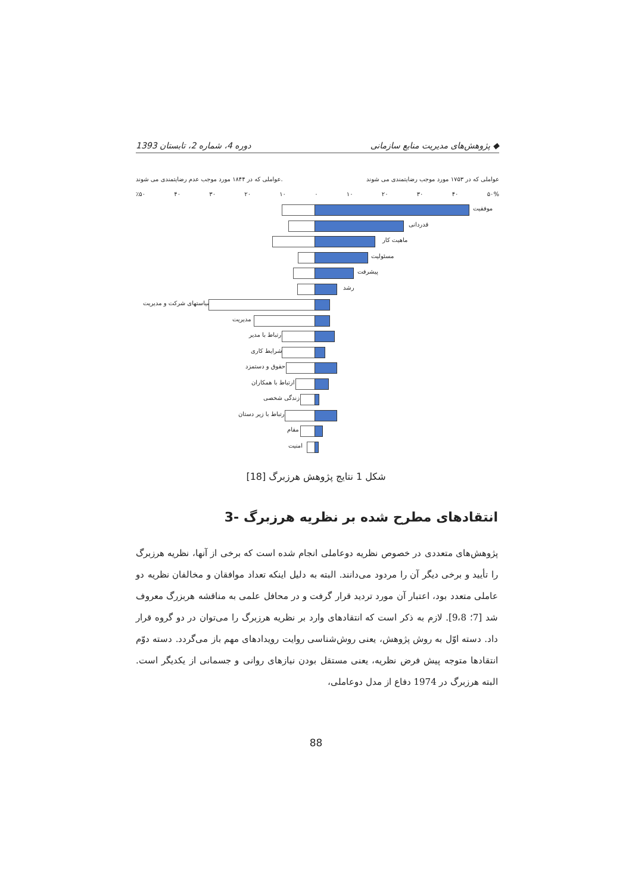1393 دوره 4، شماره 2، تابستان پژوهش‌های مدیریت منابع سازمانی ◆
عواملی که در ۱۸۴۴ مورد موجب عدم رضایتمندی می شوند. عواملی که در ۱۷۵۳ مورد موجب رضایتمندی می شوند
٪۵۰ ۴۰ ۳۰ ۲۰ ۱۰ ۰ ۱۰ ۲۰ ۳۰ ۴۰ ۵۰%
موفقیت
قدردانی
ماهیت کار
مسئولیت
پیشرفت
رشد
سیاستهای شرکت و مدیریت
مدیریت
ارتباط با مدیر
شرایط کاری
حقوق و دستمزد
ارتباط با همکاران
زندگی شخصی
ارتباط با زیر دستان
مقام
امنیت
شکل 1 نتایج پژوهش هرزبرگ [18]
3- انتقادهای مطرح شده بر نظریه هرزبرگ
پژوهش‌های متعددی در خصوص نظریه دوعاملی انجام شده است که برخی از آنها، نظریه هرزبرگ را تأیید و برخی دیگر آن را مردود می‌دانند. البته به دلیل اینکه تعداد موافقان و مخالفان نظریه دو عاملی متعدد بود، اعتبار آن مورد تردید قرار گرفت و در محافل علمی به مناقشه هربزرگ معروف شد [7؛ 9،8]. لازم به ذکر است که انتقادهای وارد بر نظریه هرزبرگ را می‌توان در دو گروه قرار داد. دسته اوّل به روش پژوهش، یعنی روش‌شناسی روایت رویدادهای مهم باز می‌گردد. دسته دوّم انتقادها متوجه پیش فرض نظریه، یعنی مستقل بودن نیازهای روانی و جسمانی از یکدیگر است. البته هرزبرگ در 1974 دفاع از مدل دوعاملی،
88